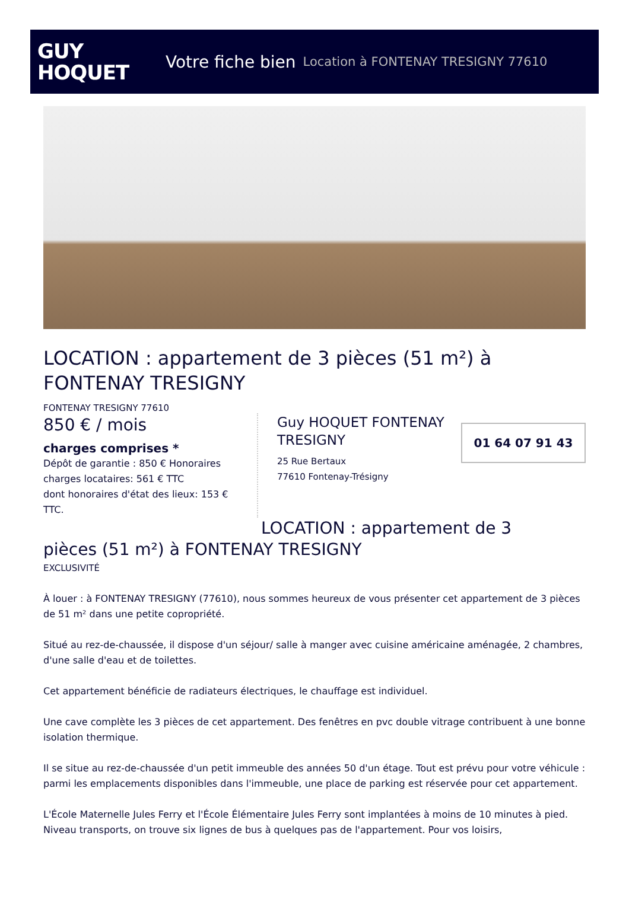GUY
HOQUET
Votre fiche bien Location à FONTENAY TRESIGNY 77610
LOCATION : appartement de 3 pièces (51 m²) à FONTENAY TRESIGNY
FONTENAY TRESIGNY 77610
850 € / mois
charges comprises *
Dépôt de garantie : 850 € Honoraires charges locataires: 561 € TTC
dont honoraires d'état des lieux: 153 € TTC.
Guy HOQUET FONTENAY TRESIGNY
25 Rue Bertaux
77610 Fontenay-Trésigny
01 64 07 91 43
LOCATION : appartement de 3
pièces (51 m²) à FONTENAY TRESIGNY
EXCLUSIVITÉ
À louer : à FONTENAY TRESIGNY (77610), nous sommes heureux de vous présenter cet appartement de 3 pièces de 51 m² dans une petite copropriété.
Situé au rez-de-chaussée, il dispose d'un séjour/ salle à manger avec cuisine américaine aménagée, 2 chambres, d'une salle d'eau et de toilettes.
Cet appartement bénéficie de radiateurs électriques, le chauffage est individuel.
Une cave complète les 3 pièces de cet appartement. Des fenêtres en pvc double vitrage contribuent à une bonne isolation thermique.
Il se situe au rez-de-chaussée d'un petit immeuble des années 50 d'un étage. Tout est prévu pour votre véhicule : parmi les emplacements disponibles dans l'immeuble, une place de parking est réservée pour cet appartement.
L'École Maternelle Jules Ferry et l'École Élémentaire Jules Ferry sont implantées à moins de 10 minutes à pied. Niveau transports, on trouve six lignes de bus à quelques pas de l'appartement. Pour vos loisirs,